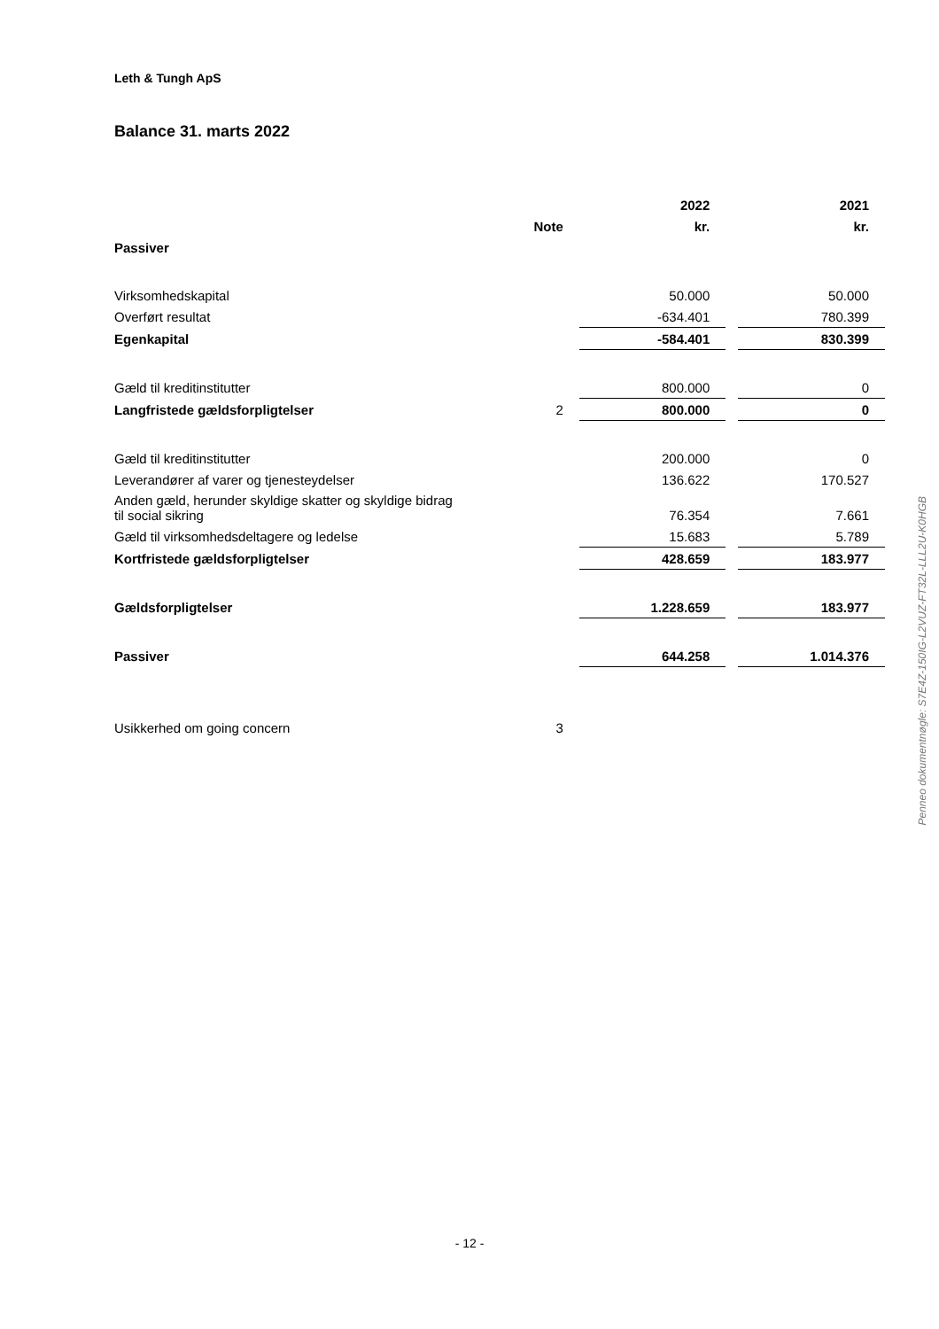Leth & Tungh ApS
Balance 31. marts 2022
| | | 2022 | | 2021 |
| --- | --- | --- | --- | --- |
| | Note | kr. | | kr. |
| Passiver | | | | |
| Virksomhedskapital | | 50.000 | | 50.000 |
| Overført resultat | | -634.401 | | 780.399 |
| Egenkapital | | -584.401 | | 830.399 |
| Gæld til kreditinstitutter | | 800.000 | | 0 |
| Langfristede gældsforpligtelser | 2 | 800.000 | | 0 |
| Gæld til kreditinstitutter | | 200.000 | | 0 |
| Leverandører af varer og tjenesteydelser | | 136.622 | | 170.527 |
| Anden gæld, herunder skyldige skatter og skyldige bidrag til social sikring | | 76.354 | | 7.661 |
| Gæld til virksomhedsdeltagere og ledelse | | 15.683 | | 5.789 |
| Kortfristede gældsforpligtelser | | 428.659 | | 183.977 |
| Gældsforpligtelser | | 1.228.659 | | 183.977 |
| Passiver | | 644.258 | | 1.014.376 |
| Usikkerhed om going concern | 3 | | | |
Penneo dokumentnøgle: S7E4Z-150IG-L2VUZ-FT32L-LLL2U-K0HGB
- 12 -